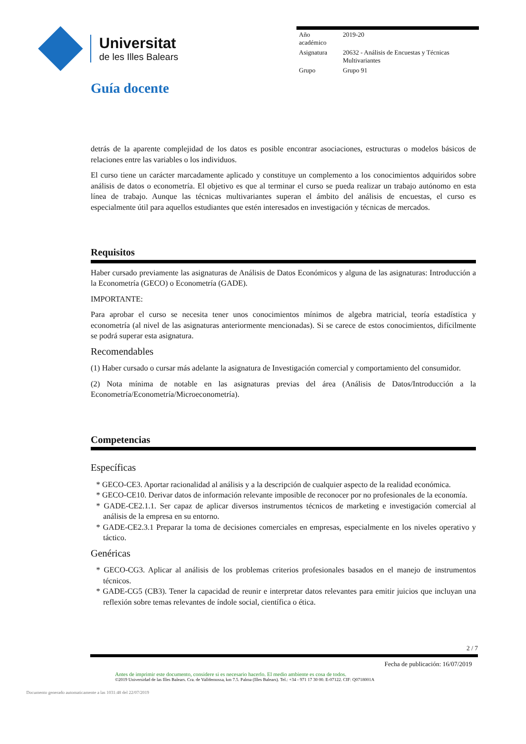Universitat
de les Illes Balears
| Año académico | 2019-20 |
| Asignatura | 20632 - Análisis de Encuestas y Técnicas Multivariantes |
| Grupo | Grupo 91 |
Guía docente
detrás de la aparente complejidad de los datos es posible encontrar asociaciones, estructuras o modelos básicos de relaciones entre las variables o los individuos.
El curso tiene un carácter marcadamente aplicado y constituye un complemento a los conocimientos adquiridos sobre análisis de datos o econometría. El objetivo es que al terminar el curso se pueda realizar un trabajo autónomo en esta línea de trabajo. Aunque las técnicas multivariantes superan el ámbito del análisis de encuestas, el curso es especialmente útil para aquellos estudiantes que estén interesados en investigación y técnicas de mercados.
Requisitos
Haber cursado previamente las asignaturas de Análisis de Datos Económicos y alguna de las asignaturas: Introducción a la Econometría (GECO) o Econometría (GADE).
IMPORTANTE:
Para aprobar el curso se necesita tener unos conocimientos mínimos de algebra matricial, teoría estadística y econometría (al nivel de las asignaturas anteriormente mencionadas). Si se carece de estos conocimientos, difícilmente se podrá superar esta asignatura.
Recomendables
(1) Haber cursado o cursar más adelante la asignatura de Investigación comercial y comportamiento del consumidor.
(2) Nota mínima de notable en las asignaturas previas del área (Análisis de Datos/Introducción a la Econometría/Econometría/Microeconometría).
Competencias
Específicas
* GECO-CE3. Aportar racionalidad al análisis y a la descripción de cualquier aspecto de la realidad económica.
* GECO-CE10. Derivar datos de información relevante imposible de reconocer por no profesionales de la economía.
* GADE-CE2.1.1. Ser capaz de aplicar diversos instrumentos técnicos de marketing e investigación comercial al análisis de la empresa en su entorno.
* GADE-CE2.3.1 Preparar la toma de decisiones comerciales en empresas, especialmente en los niveles operativo y táctico.
Genéricas
* GECO-CG3. Aplicar al análisis de los problemas criterios profesionales basados en el manejo de instrumentos técnicos.
* GADE-CG5 (CB3). Tener la capacidad de reunir e interpretar datos relevantes para emitir juicios que incluyan una reflexión sobre temas relevantes de índole social, científica o ética.
2 / 7
Fecha de publicación: 16/07/2019
Antes de imprimir este documento, considere si es necesario hacerlo. El medio ambiente es cosa de todos.
©2019 Universidad de las Illes Balears. Cra. de Valldemossa, km 7.5. Palma (Illes Balears). Tel.: +34 - 971 17 30 00. E-07122. CIF: Q0718001A
Documento generado automaticamente a las 1031:48 del 22/07/2019